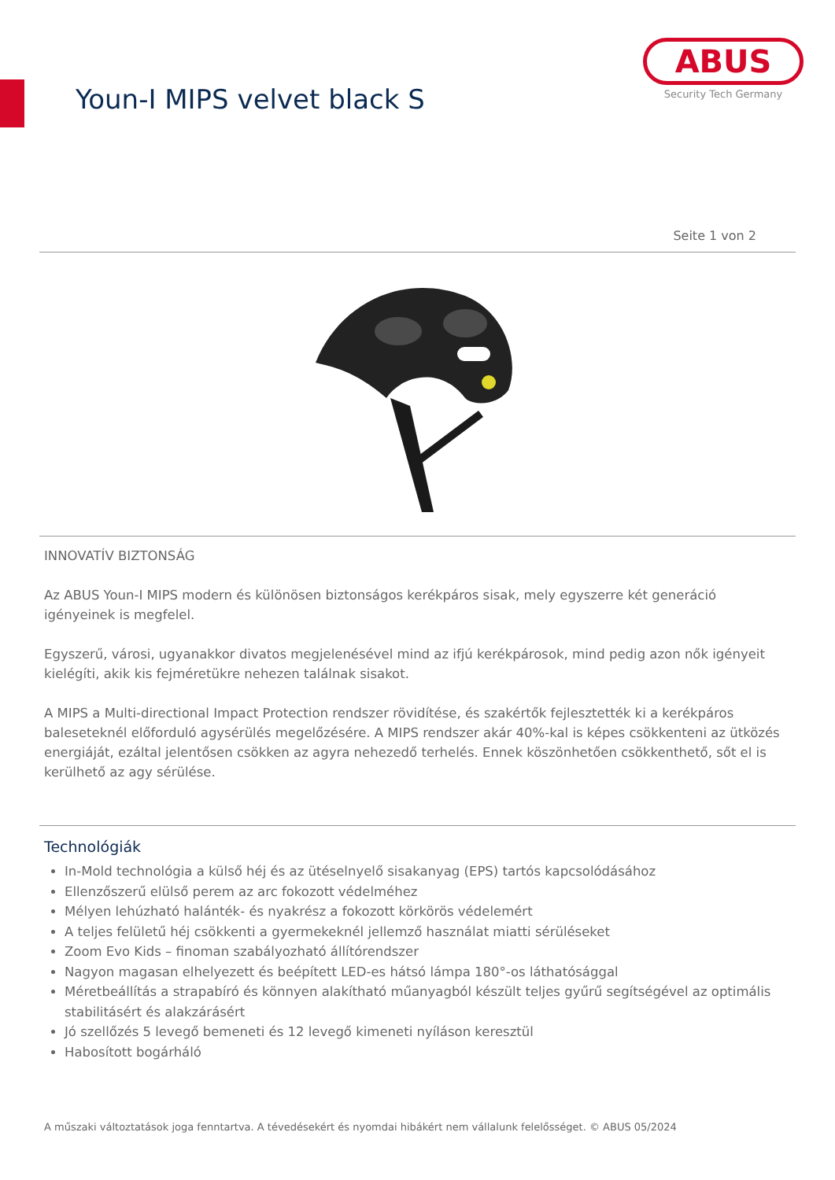Youn-I MIPS velvet black S
ABUS
Security Tech Germany
Seite 1 von 2
INNOVATÍV BIZTONSÁG
Az ABUS Youn-I MIPS modern és különösen biztonságos kerékpáros sisak, mely egyszerre két generáció igényeinek is megfelel.
Egyszerű, városi, ugyanakkor divatos megjelenésével mind az ifjú kerékpárosok, mind pedig azon nők igényeit kielégíti, akik kis fejméretükre nehezen találnak sisakot.
A MIPS a Multi-directional Impact Protection rendszer rövidítése, és szakértők fejlesztették ki a kerékpáros baleseteknél előforduló agysérülés megelőzésére. A MIPS rendszer akár 40%-kal is képes csökkenteni az ütközés energiáját, ezáltal jelentősen csökken az agyra nehezedő terhelés. Ennek köszönhetően csökkenthető, sőt el is kerülhető az agy sérülése.
Technológiák
In-Mold technológia a külső héj és az ütéselnyelő sisakanyag (EPS) tartós kapcsolódásához
Ellenzőszerű elülső perem az arc fokozott védelméhez
Mélyen lehúzható halánték- és nyakrész a fokozott körkörös védelemért
A teljes felületű héj csökkenti a gyermekeknél jellemző használat miatti sérüléseket
Zoom Evo Kids – finoman szabályozható állítórendszer
Nagyon magasan elhelyezett és beépített LED-es hátsó lámpa 180°-os láthatósággal
Méretbeállítás a strapabíró és könnyen alakítható műanyagból készült teljes gyűrű segítségével az optimális stabilitásért és alakzárásért
Jó szellőzés 5 levegő bemeneti és 12 levegő kimeneti nyíláson keresztül
Habosított bogárháló
A műszaki változtatások joga fenntartva. A tévedésekért és nyomdai hibákért nem vállalunk felelősséget. © ABUS 05/2024